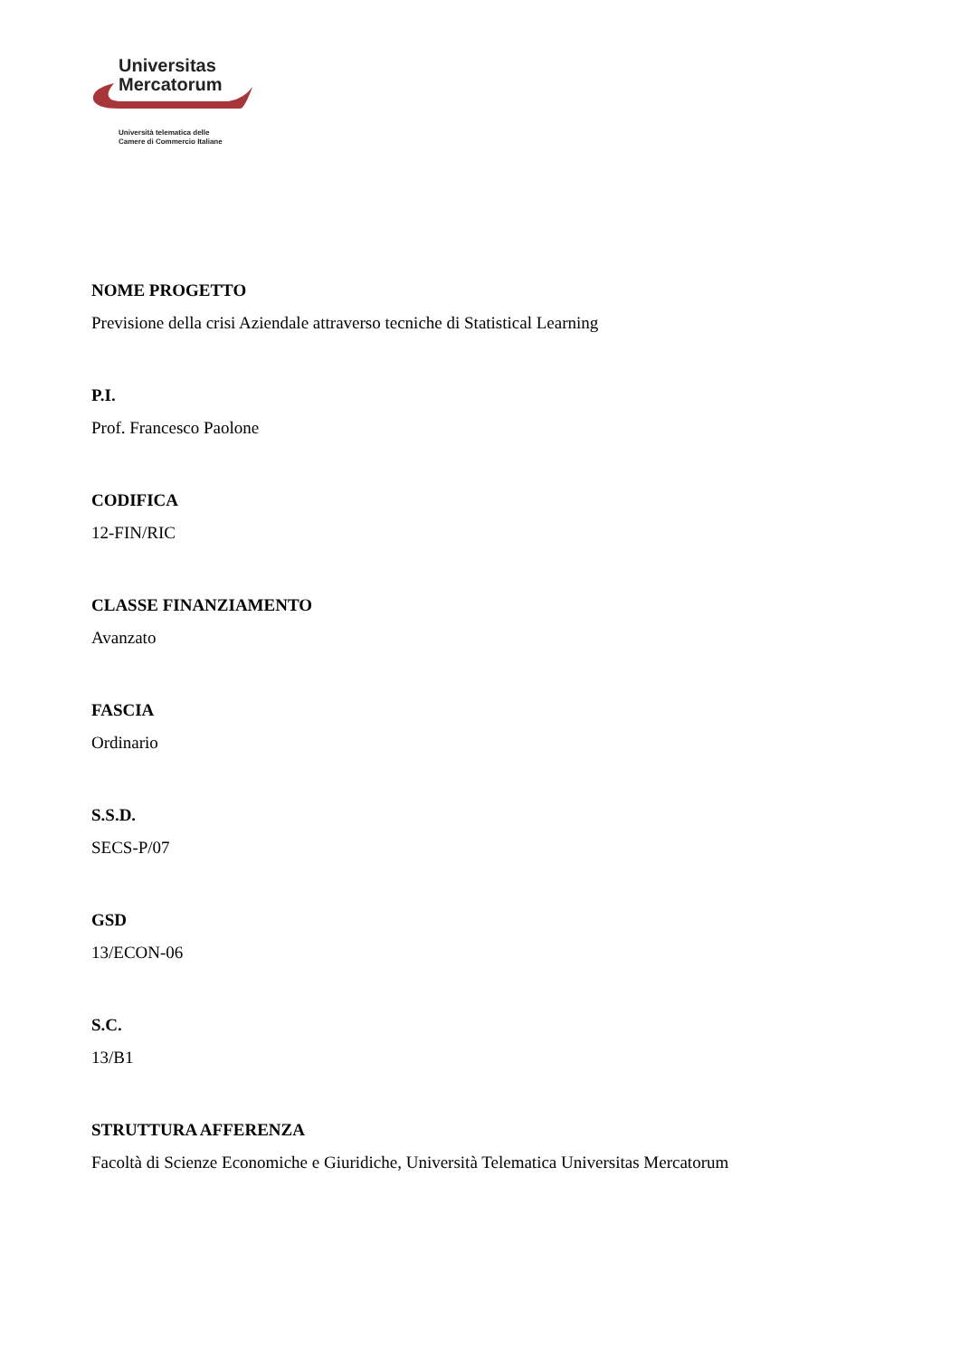Universitas
Mercatorum
Università telematica delle
Camere di Commercio Italiane
NOME PROGETTO
Previsione della crisi Aziendale attraverso tecniche di Statistical Learning
P.I.
Prof. Francesco Paolone
CODIFICA
12-FIN/RIC
CLASSE FINANZIAMENTO
Avanzato
FASCIA
Ordinario
S.S.D.
SECS-P/07
GSD
13/ECON-06
S.C.
13/B1
STRUTTURA AFFERENZA
Facoltà di Scienze Economiche e Giuridiche, Università Telematica Universitas Mercatorum